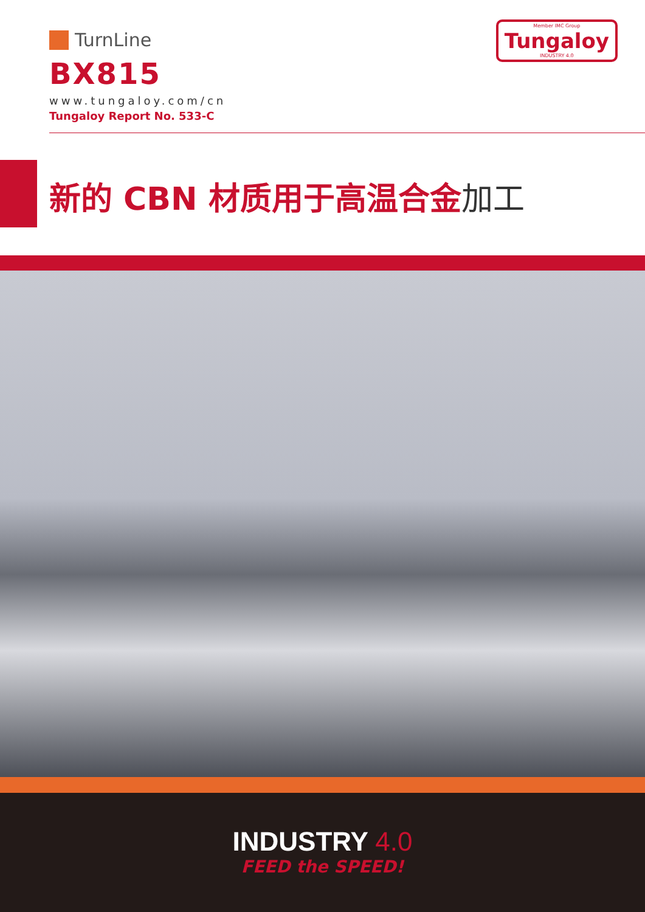TurnLine
BX815
www.tungaloy.com/cn
Tungaloy Report No. 533-C
Member IMC Group
Tungaloy
INDUSTRY 4.0
新的 CBN 材质用于高温合金加工
INDUSTRY 4.0
FEED the SPEED!